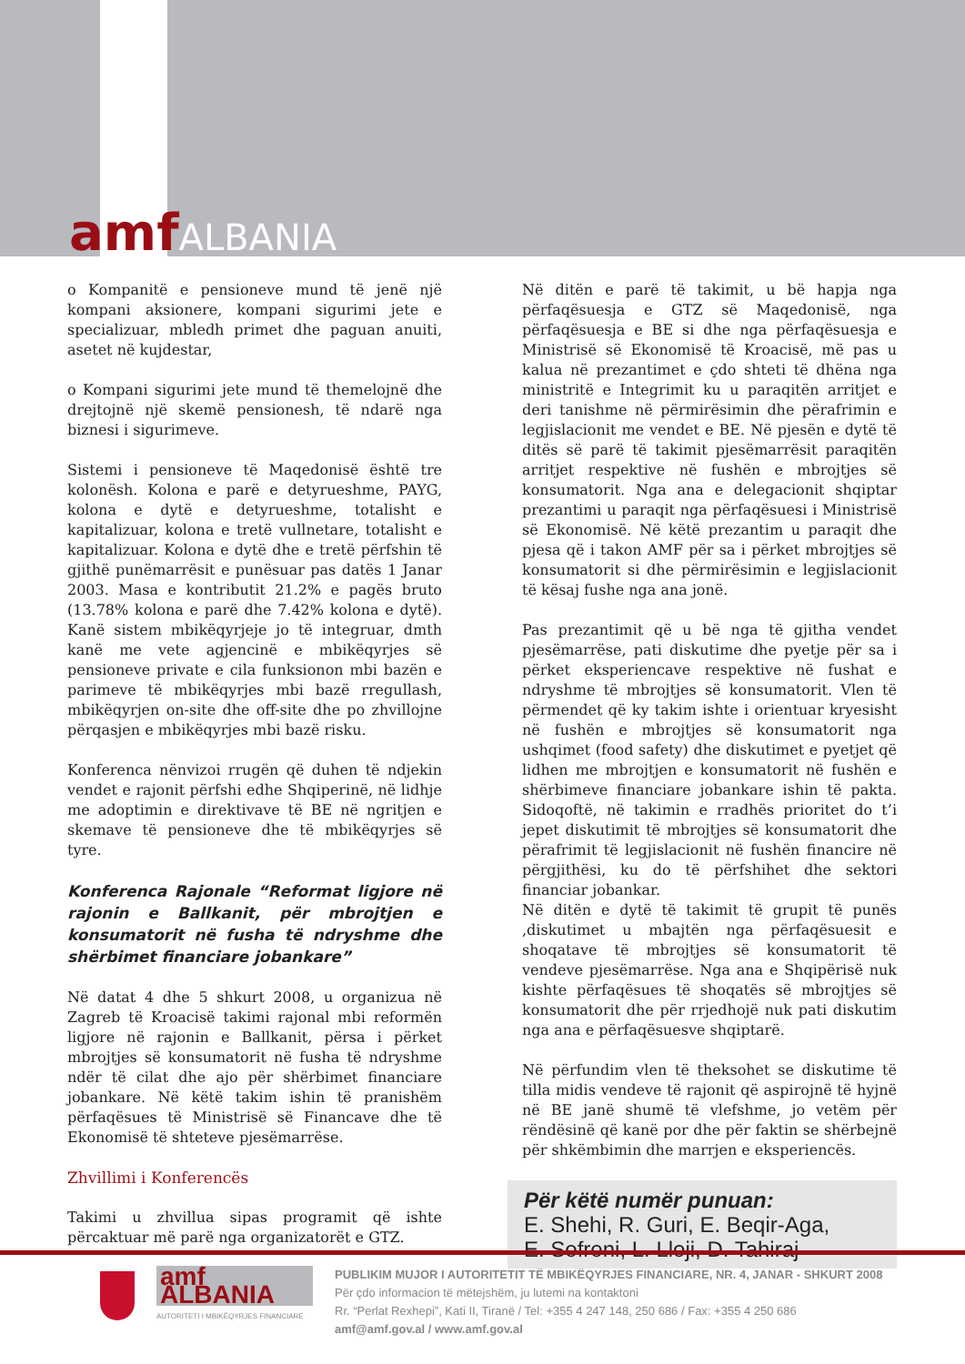amfALBANIA
o Kompanitë e pensioneve mund të jenë një kompani aksionere, kompani sigurimi jete e specializuar, mbledh primet dhe paguan anuiti, asetet në kujdestar,
o Kompani sigurimi jete mund të themelojnë dhe drejtojnë një skemë pensionesh, të ndarë nga biznesi i sigurimeve.
Sistemi i pensioneve të Maqedonisë është tre kolonësh. Kolona e parë e detyrueshme, PAYG, kolona e dytë e detyrueshme, totalisht e kapitalizuar, kolona e tretë vullnetare, totalisht e kapitalizuar. Kolona e dytë dhe e tretë përfshin të gjithë punëmarrësit e punësuar pas datës 1 Janar 2003. Masa e kontributit 21.2% e pagës bruto (13.78% kolona e parë dhe 7.42% kolona e dytë). Kanë sistem mbikëqyrjeje jo të integruar, dmth kanë me vete agjencinë e mbikëqyrjes së pensioneve private e cila funksionon mbi bazën e parimeve të mbikëqyrjes mbi bazë rregullash, mbikëqyrjen on-site dhe off-site dhe po zhvillojne përqasjen e mbikëqyrjes mbi bazë risku.
Konferenca nënvizoi rrugën që duhen të ndjekin vendet e rajonit përfshi edhe Shqiperinë, në lidhje me adoptimin e direktivave të BE në ngritjen e skemave të pensioneve dhe të mbikëqyrjes së tyre.
Konferenca Rajonale “Reformat ligjore në rajonin e Ballkanit, për mbrojtjen e konsumatorit në fusha të ndryshme dhe shërbimet financiare jobankare”
Në datat 4 dhe 5 shkurt 2008, u organizua në Zagreb të Kroacisë takimi rajonal mbi reformën ligjore në rajonin e Ballkanit, përsa i përket mbrojtjes së konsumatorit në fusha të ndryshme ndër të cilat dhe ajo për shërbimet financiare jobankare. Në këtë takim ishin të pranishëm përfaqësues të Ministrisë së Financave dhe të Ekonomisë të shteteve pjesëmarrëse.
Zhvillimi i Konferencës
Takimi u zhvillua sipas programit që ishte përcaktuar më parë nga organizatorët e GTZ.
Në ditën e parë të takimit, u bë hapja nga përfaqësuesja e GTZ së Maqedonisë, nga përfaqësuesja e BE si dhe nga përfaqësuesja e Ministrisë së Ekonomisë të Kroacisë, më pas u kalua në prezantimet e çdo shteti të dhëna nga ministritë e Integrimit ku u paraqitën arritjet e deri tanishme në përmirësimin dhe përafrimin e legjislacionit me vendet e BE. Në pjesën e dytë të ditës së parë të takimit pjesëmarrësit paraqitën arritjet respektive në fushën e mbrojtjes së konsumatorit. Nga ana e delegacionit shqiptar prezantimi u paraqit nga përfaqësuesi i Ministrisë së Ekonomisë. Në këtë prezantim u paraqit dhe pjesa që i takon AMF për sa i përket mbrojtjes së konsumatorit si dhe përmirësimin e legjislacionit të kësaj fushe nga ana jonë.
Pas prezantimit që u bë nga të gjitha vendet pjesëmarrëse, pati diskutime dhe pyetje për sa i përket eksperiencave respektive në fushat e ndryshme të mbrojtjes së konsumatorit. Vlen të përmendet që ky takim ishte i orientuar kryesisht në fushën e mbrojtjes së konsumatorit nga ushqimet (food safety) dhe diskutimet e pyetjet që lidhen me mbrojtjen e konsumatorit në fushën e shërbimeve financiare jobankare ishin të pakta. Sidoqoftë, në takimin e rradhës prioritet do t’i jepet diskutimit të mbrojtjes së konsumatorit dhe përafrimit të legjislacionit në fushën financire në përgjithësi, ku do të përfshihet dhe sektori financiar jobankar.
Në ditën e dytë të takimit të grupit të punës ,diskutimet u mbajtën nga përfaqësuesit e shoqatave të mbrojtjes së konsumatorit të vendeve pjesëmarrëse. Nga ana e Shqipërisë nuk kishte përfaqësues të shoqatës së mbrojtjes së konsumatorit dhe për rrjedhojë nuk pati diskutim nga ana e përfaqësuesve shqiptarë.
Në përfundim vlen të theksohet se diskutime të tilla midis vendeve të rajonit që aspirojnë të hyjnë në BE janë shumë të vlefshme, jo vetëm për rëndësinë që kanë por dhe për faktin se shërbejnë për shkëmbimin dhe marrjen e eksperiencës.
Për këtë numër punuan:
E. Shehi, R. Guri, E. Beqir-Aga,
E. Sofroni, L. Lloji, D. Tahiraj
amf ALBANIA
AUTORITETI I MBIKËQYRJES FINANCIARE
PUBLIKIM MUJOR I AUTORITETIT TË MBIKËQYRJES FINANCIARE, NR. 4, JANAR - SHKURT 2008
Për çdo informacion të mëtejshëm, ju lutemi na kontaktoni
Rr. “Perlat Rexhepi”, Kati II, Tiranë / Tel: +355 4 247 148, 250 686 / Fax: +355 4 250 686
amf@amf.gov.al / www.amf.gov.al